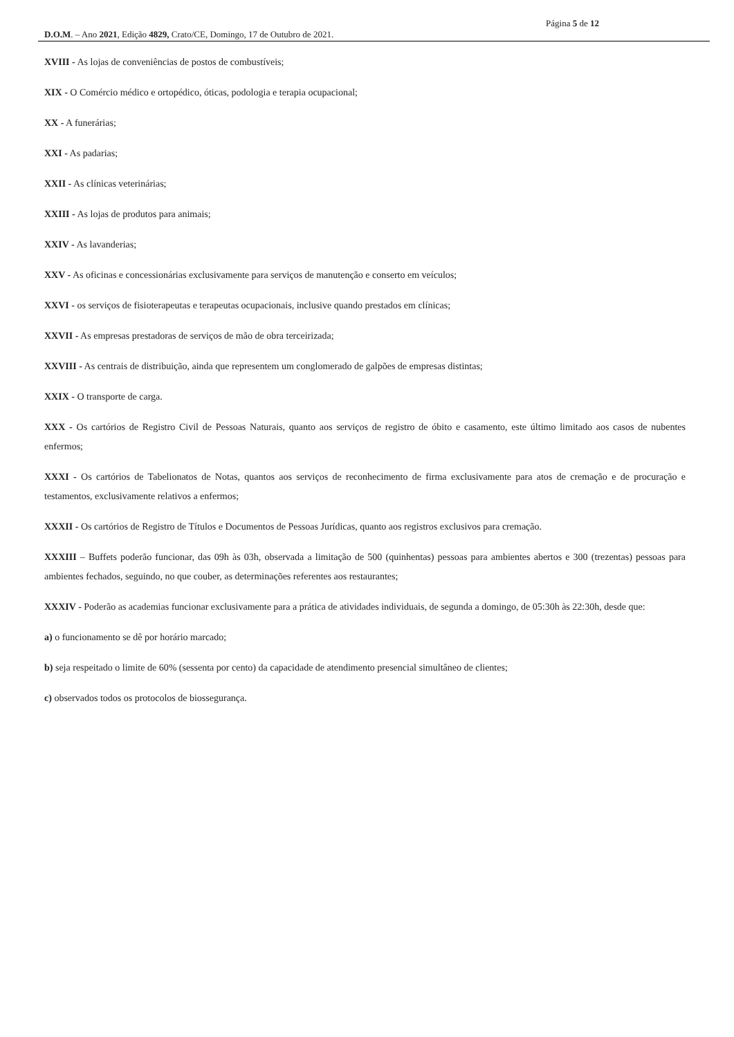Página 5 de 12
D.O.M. – Ano 2021, Edição 4829, Crato/CE, Domingo, 17 de Outubro de 2021.
XVIII - As lojas de conveniências de postos de combustíveis;
XIX - O Comércio médico e ortopédico, óticas, podologia e terapia ocupacional;
XX - A funerárias;
XXI - As padarias;
XXII - As clínicas veterinárias;
XXIII - As lojas de produtos para animais;
XXIV - As lavanderias;
XXV - As oficinas e concessionárias exclusivamente para serviços de manutenção e conserto em veículos;
XXVI - os serviços de fisioterapeutas e terapeutas ocupacionais, inclusive quando prestados em clínicas;
XXVII - As empresas prestadoras de serviços de mão de obra terceirizada;
XXVIII - As centrais de distribuição, ainda que representem um conglomerado de galpões de empresas distintas;
XXIX - O transporte de carga.
XXX - Os cartórios de Registro Civil de Pessoas Naturais, quanto aos serviços de registro de óbito e casamento, este último limitado aos casos de nubentes enfermos;
XXXI - Os cartórios de Tabelionatos de Notas, quantos aos serviços de reconhecimento de firma exclusivamente para atos de cremação e de procuração e testamentos, exclusivamente relativos a enfermos;
XXXII - Os cartórios de Registro de Títulos e Documentos de Pessoas Jurídicas, quanto aos registros exclusivos para cremação.
XXXIII – Buffets poderão funcionar, das 09h às 03h, observada a limitação de 500 (quinhentas) pessoas para ambientes abertos e 300 (trezentas) pessoas para ambientes fechados, seguindo, no que couber, as determinações referentes aos restaurantes;
XXXIV - Poderão as academias funcionar exclusivamente para a prática de atividades individuais, de segunda a domingo, de 05:30h às 22:30h, desde que:
a) o funcionamento se dê por horário marcado;
b) seja respeitado o limite de 60% (sessenta por cento) da capacidade de atendimento presencial simultâneo de clientes;
c) observados todos os protocolos de biossegurança.